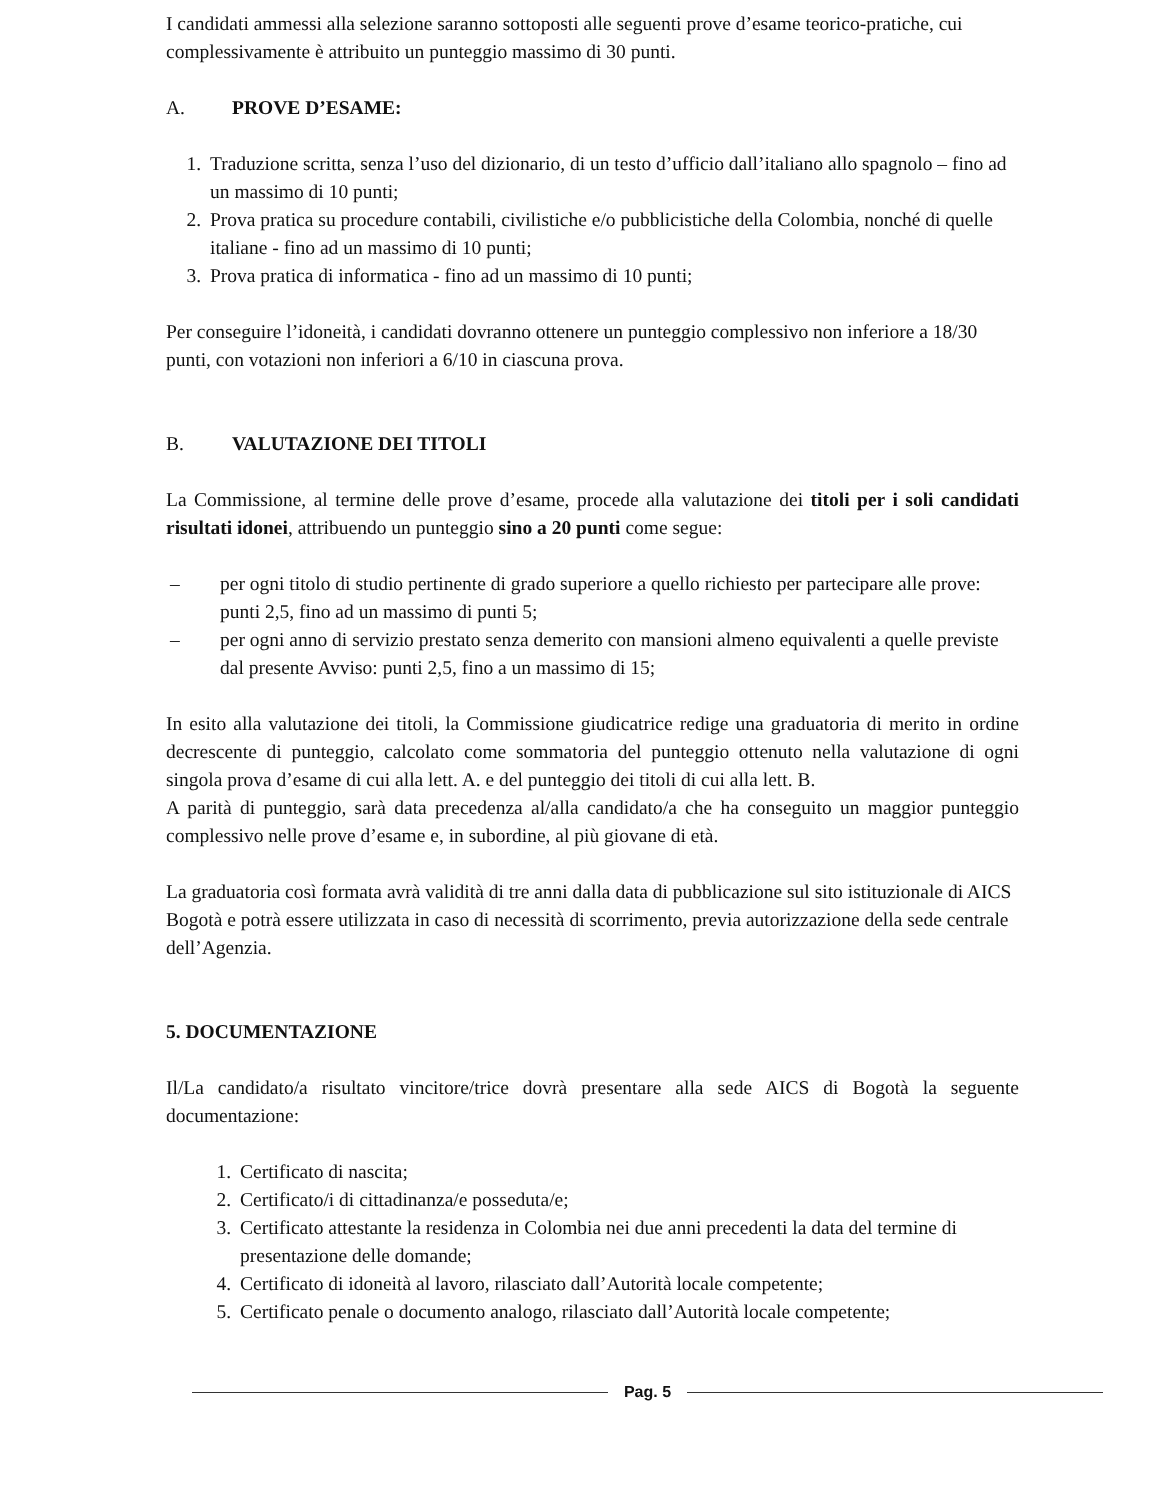I candidati ammessi alla selezione saranno sottoposti alle seguenti prove d’esame teorico-pratiche, cui complessivamente è attribuito un punteggio massimo di 30 punti.
A. PROVE D’ESAME:
1. Traduzione scritta, senza l’uso del dizionario, di un testo d’ufficio dall’italiano allo spagnolo – fino ad un massimo di 10 punti;
2. Prova pratica su procedure contabili, civilistiche e/o pubblicistiche della Colombia, nonché di quelle italiane - fino ad un massimo di 10 punti;
3. Prova pratica di informatica - fino ad un massimo di 10 punti;
Per conseguire l’idoneità, i candidati dovranno ottenere un punteggio complessivo non inferiore a 18/30 punti, con votazioni non inferiori a 6/10 in ciascuna prova.
B. VALUTAZIONE DEI TITOLI
La Commissione, al termine delle prove d’esame, procede alla valutazione dei titoli per i soli candidati risultati idonei, attribuendo un punteggio sino a 20 punti come segue:
– per ogni titolo di studio pertinente di grado superiore a quello richiesto per partecipare alle prove: punti 2,5, fino ad un massimo di punti 5;
– per ogni anno di servizio prestato senza demerito con mansioni almeno equivalenti a quelle previste dal presente Avviso: punti 2,5, fino a un massimo di 15;
In esito alla valutazione dei titoli, la Commissione giudicatrice redige una graduatoria di merito in ordine decrescente di punteggio, calcolato come sommatoria del punteggio ottenuto nella valutazione di ogni singola prova d’esame di cui alla lett. A. e del punteggio dei titoli di cui alla lett. B.
A parità di punteggio, sarà data precedenza al/alla candidato/a che ha conseguito un maggior punteggio complessivo nelle prove d’esame e, in subordine, al più giovane di età.
La graduatoria così formata avrà validità di tre anni dalla data di pubblicazione sul sito istituzionale di AICS Bogotà e potrà essere utilizzata in caso di necessità di scorrimento, previa autorizzazione della sede centrale dell’Agenzia.
5. DOCUMENTAZIONE
Il/La candidato/a risultato vincitore/trice dovrà presentare alla sede AICS di Bogotà la seguente documentazione:
1. Certificato di nascita;
2. Certificato/i di cittadinanza/e posseduta/e;
3. Certificato attestante la residenza in Colombia nei due anni precedenti la data del termine di presentazione delle domande;
4. Certificato di idoneità al lavoro, rilasciato dall’Autorità locale competente;
5. Certificato penale o documento analogo, rilasciato dall’Autorità locale competente;
Pag. 5